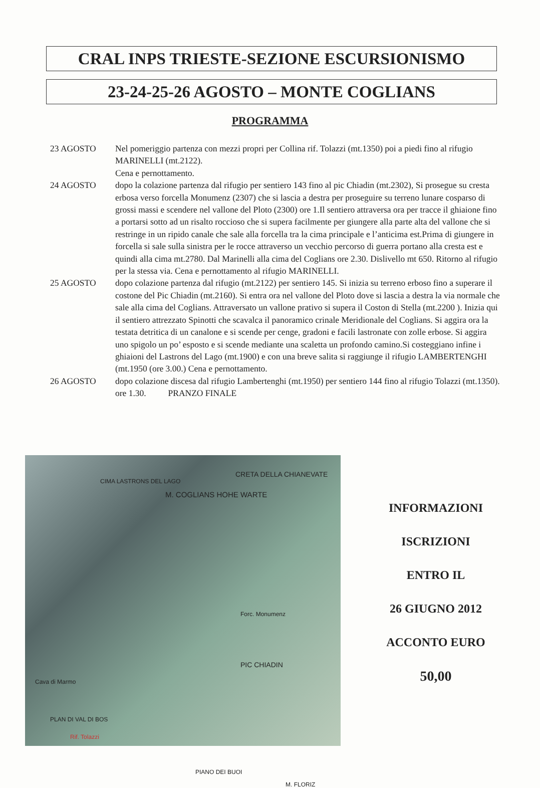CRAL INPS TRIESTE-SEZIONE ESCURSIONISMO
23-24-25-26 AGOSTO – MONTE COGLIANS
PROGRAMMA
23 AGOSTO Nel pomeriggio partenza con mezzi propri per Collina rif. Tolazzi (mt.1350) poi a piedi fino al rifugio MARINELLI (mt.2122).
Cena e pernottamento.
24 AGOSTO dopo la colazione partenza dal rifugio per sentiero 143 fino al pic Chiadin (mt.2302), Si prosegue su cresta erbosa verso forcella Monumenz (2307) che si lascia a destra per proseguire su terreno lunare cosparso di grossi massi e scendere nel vallone del Ploto (2300) ore 1.Il sentiero attraversa ora per tracce il ghiaione fino a portarsi sotto ad un risalto roccioso che si supera facilmente per giungere alla parte alta del vallone che si restringe in un ripido canale che sale alla forcella tra la cima principale e l’anticima est.Prima di giungere in forcella si sale sulla sinistra per le rocce attraverso un vecchio percorso di guerra portano alla cresta est e quindi alla cima mt.2780. Dal Marinelli alla cima del Coglians ore 2.30. Dislivello mt 650. Ritorno al rifugio per la stessa via. Cena e pernottamento al rifugio MARINELLI.
25 AGOSTO dopo colazione partenza dal rifugio (mt.2122) per sentiero 145. Si inizia su terreno erboso fino a superare il costone del Pic Chiadin (mt.2160). Si entra ora nel vallone del Ploto dove si lascia a destra la via normale che sale alla cima del Coglians. Attraversato un vallone prativo si supera il Coston di Stella (mt.2200 ). Inizia qui il sentiero attrezzato Spinotti che scavalca il panoramico crinale Meridionale del Coglians. Si aggira ora la testata detritica di un canalone e si scende per cenge, gradoni e facili lastronate con zolle erbose. Si aggira uno spigolo un po’ esposto e si scende mediante una scaletta un profondo camino.Si costeggiano infine i ghiaioni del Lastrons del Lago (mt.1900) e con una breve salita si raggiunge il rifugio LAMBERTENGHI (mt.1950 (ore 3.00.) Cena e pernottamento.
26 AGOSTO dopo colazione discesa dal rifugio Lambertenghi (mt.1950) per sentiero 144 fino al rifugio Tolazzi (mt.1350). ore 1.30. PRANZO FINALE
CRETA DELLA CHIANEVATE
CIMA LASTRONS DEL LAGO
M. COGLIANS HOHE WARTE
Forc. Monumenz
PIC CHIADIN
Cava di Marmo
PLAN DI VAL DI BOS
Rif. Tolazzi
PIANO DEI BUOI
M. FLORIZ
INFORMAZIONI
ISCRIZIONI
ENTRO IL
26 GIUGNO 2012
ACCONTO EURO
50,00